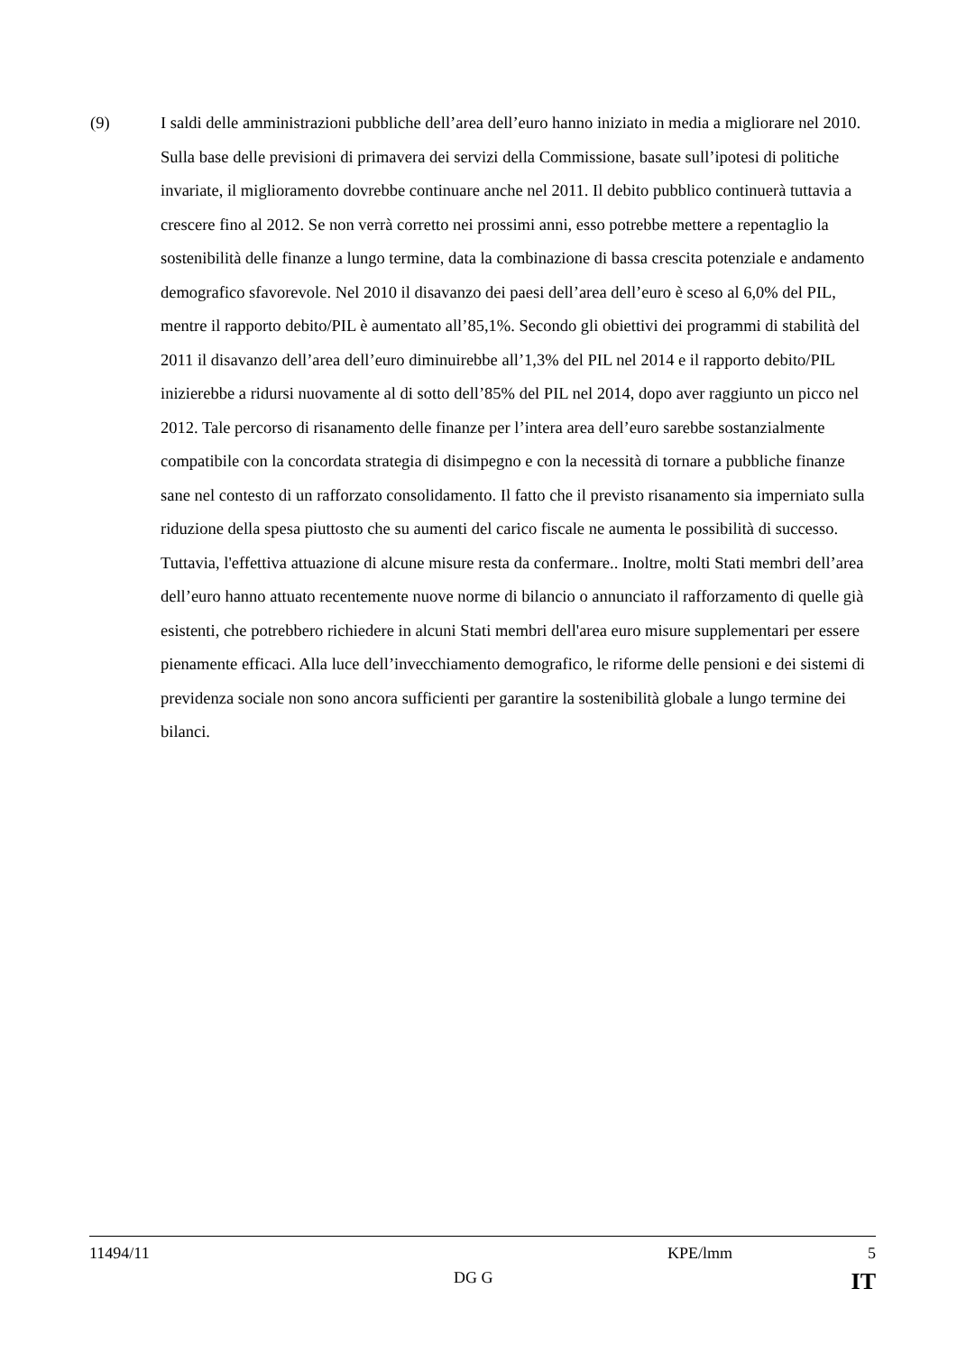(9) I saldi delle amministrazioni pubbliche dell’area dell’euro hanno iniziato in media a migliorare nel 2010. Sulla base delle previsioni di primavera dei servizi della Commissione, basate sull’ipotesi di politiche invariate, il miglioramento dovrebbe continuare anche nel 2011. Il debito pubblico continuerà tuttavia a crescere fino al 2012. Se non verrà corretto nei prossimi anni, esso potrebbe mettere a repentaglio la sostenibilità delle finanze a lungo termine, data la combinazione di bassa crescita potenziale e andamento demografico sfavorevole. Nel 2010 il disavanzo dei paesi dell’area dell’euro è sceso al 6,0% del PIL, mentre il rapporto debito/PIL è aumentato all’85,1%. Secondo gli obiettivi dei programmi di stabilità del 2011 il disavanzo dell’area dell’euro diminuirebbe all’1,3% del PIL nel 2014 e il rapporto debito/PIL inizierebbe a ridursi nuovamente al di sotto dell’85% del PIL nel 2014, dopo aver raggiunto un picco nel 2012. Tale percorso di risanamento delle finanze per l’intera area dell’euro sarebbe sostanzialmente compatibile con la concordata strategia di disimpegno e con la necessità di tornare a pubbliche finanze sane nel contesto di un rafforzato consolidamento. Il fatto che il previsto risanamento sia imperniato sulla riduzione della spesa piuttosto che su aumenti del carico fiscale ne aumenta le possibilità di successo. Tuttavia, l'effettiva attuazione di alcune misure resta da confermare.. Inoltre, molti Stati membri dell’area dell’euro hanno attuato recentemente nuove norme di bilancio o annunciato il rafforzamento di quelle già esistenti, che potrebbero richiedere in alcuni Stati membri dell'area euro misure supplementari per essere pienamente efficaci. Alla luce dell’invecchiamento demografico, le riforme delle pensioni e dei sistemi di previdenza sociale non sono ancora sufficienti per garantire la sostenibilità globale a lungo termine dei bilanci.
11494/11 KPE/lmm 5
DG G IT